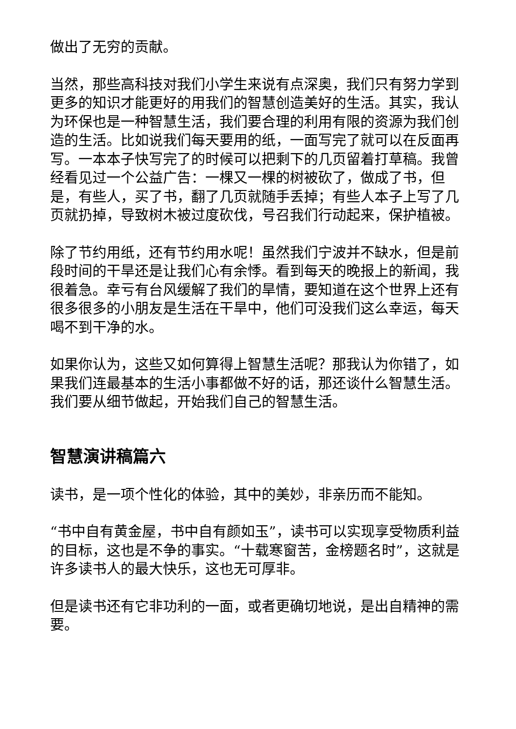做出了无穷的贡献。
当然，那些高科技对我们小学生来说有点深奥，我们只有努力学到更多的知识才能更好的用我们的智慧创造美好的生活。其实，我认为环保也是一种智慧生活，我们要合理的利用有限的资源为我们创造的生活。比如说我们每天要用的纸，一面写完了就可以在反面再写。一本本子快写完了的时候可以把剩下的几页留着打草稿。我曾经看见过一个公益广告：一棵又一棵的树被砍了，做成了书，但是，有些人，买了书，翻了几页就随手丢掉；有些人本子上写了几页就扔掉，导致树木被过度砍伐，号召我们行动起来，保护植被。
除了节约用纸，还有节约用水呢！虽然我们宁波并不缺水，但是前段时间的干旱还是让我们心有余悸。看到每天的晚报上的新闻，我很着急。幸亏有台风缓解了我们的旱情，要知道在这个世界上还有很多很多的小朋友是生活在干旱中，他们可没我们这么幸运，每天喝不到干净的水。
如果你认为，这些又如何算得上智慧生活呢？那我认为你错了，如果我们连最基本的生活小事都做不好的话，那还谈什么智慧生活。我们要从细节做起，开始我们自己的智慧生活。
智慧演讲稿篇六
读书，是一项个性化的体验，其中的美妙，非亲历而不能知。
“书中自有黄金屋，书中自有颜如玉”，读书可以实现享受物质利益的目标，这也是不争的事实。“十载寒窗苦，金榜题名时”，这就是许多读书人的最大快乐，这也无可厚非。
但是读书还有它非功利的一面，或者更确切地说，是出自精神的需要。